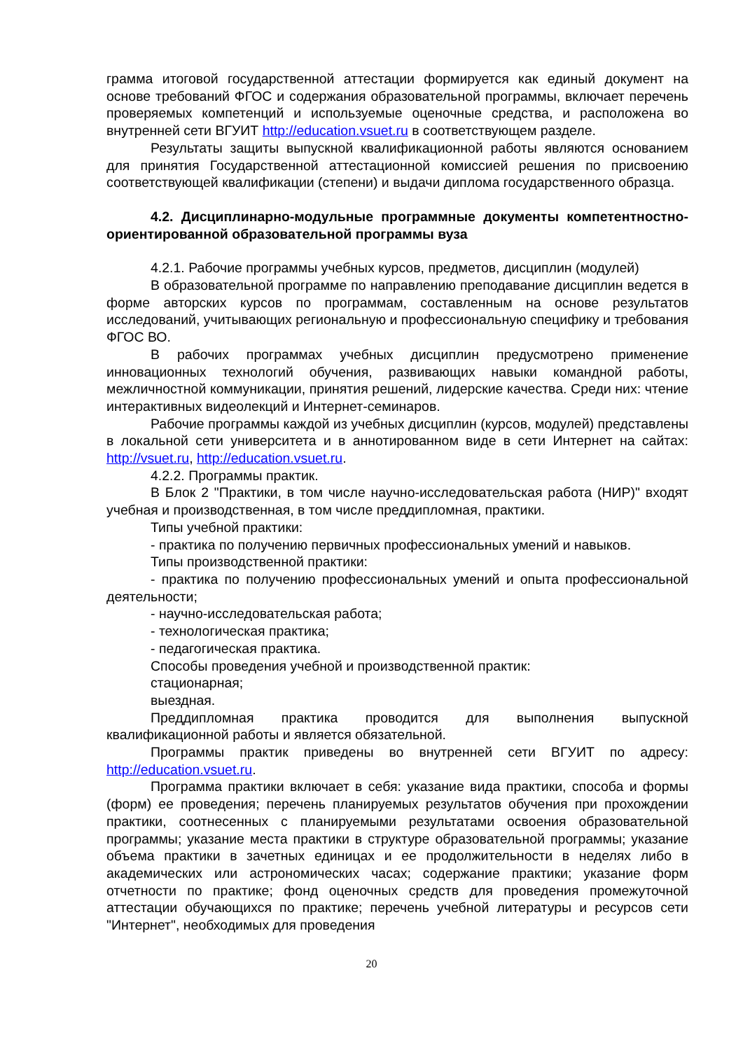грамма итоговой государственной аттестации формируется как единый документ на основе требований ФГОС и содержания образовательной программы, включает перечень проверяемых компетенций и используемые оценочные средства, и расположена во внутренней сети ВГУИТ http://education.vsuet.ru в соответствующем разделе.
Результаты защиты выпускной квалификационной работы являются основанием для принятия Государственной аттестационной комиссией решения по присвоению соответствующей квалификации (степени) и выдачи диплома государственного образца.
4.2. Дисциплинарно-модульные программные документы компетентностно-ориентированной образовательной программы вуза
4.2.1. Рабочие программы учебных курсов, предметов, дисциплин (модулей)
В образовательной программе по направлению преподавание дисциплин ведется в форме авторских курсов по программам, составленным на основе результатов исследований, учитывающих региональную и профессиональную специфику и требования ФГОС ВО.
В рабочих программах учебных дисциплин предусмотрено применение инновационных технологий обучения, развивающих навыки командной работы, межличностной коммуникации, принятия решений, лидерские качества. Среди них: чтение интерактивных видеолекций и Интернет-семинаров.
Рабочие программы каждой из учебных дисциплин (курсов, модулей) представлены в локальной сети университета и в аннотированном виде в сети Интернет на сайтах: http://vsuet.ru, http://education.vsuet.ru.
4.2.2. Программы практик.
В Блок 2 "Практики, в том числе научно-исследовательская работа (НИР)" входят учебная и производственная, в том числе преддипломная, практики.
Типы учебной практики:
- практика по получению первичных профессиональных умений и навыков.
Типы производственной практики:
- практика по получению профессиональных умений и опыта профессиональной деятельности;
- научно-исследовательская работа;
- технологическая практика;
- педагогическая практика.
Способы проведения учебной и производственной практик:
стационарная;
выездная.
Преддипломная практика проводится для выполнения выпускной квалификационной работы и является обязательной.
Программы практик приведены во внутренней сети ВГУИТ по адресу: http://education.vsuet.ru.
Программа практики включает в себя: указание вида практики, способа и формы (форм) ее проведения; перечень планируемых результатов обучения при прохождении практики, соотнесенных с планируемыми результатами освоения образовательной программы; указание места практики в структуре образовательной программы; указание объема практики в зачетных единицах и ее продолжительности в неделях либо в академических или астрономических часах; содержание практики; указание форм отчетности по практике; фонд оценочных средств для проведения промежуточной аттестации обучающихся по практике; перечень учебной литературы и ресурсов сети "Интернет", необходимых для проведения
20